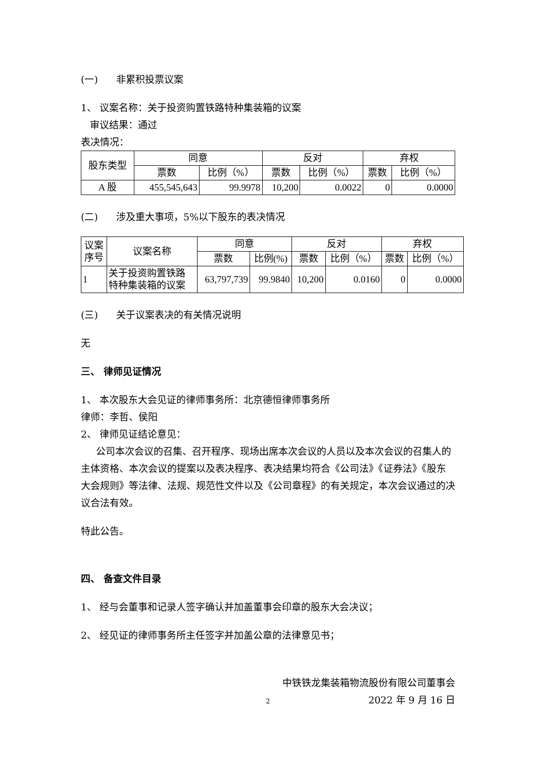(一) 非累积投票议案
1、 议案名称：关于投资购置铁路特种集装箱的议案
审议结果：通过
表决情况：
| 股东类型 | 同意 | | 反对 | | 弃权 | |
| --- | --- | --- | --- | --- | --- | --- |
| | 票数 | 比例（%） | 票数 | 比例（%） | 票数 | 比例（%） |
| A 股 | 455,545,643 | 99.9978 | 10,200 | 0.0022 | 0 | 0.0000 |
(二) 涉及重大事项，5%以下股东的表决情况
| 议案 序号 | 议案名称 | 同意 | | 反对 | | 弃权 | |
| --- | --- | --- | --- | --- | --- | --- | --- |
| | | 票数 | 比例(%) | 票数 | 比例（%） | 票数 | 比例（%） |
| 1 | 关于投资购置铁路 特种集装箱的议案 | 63,797,739 | 99.9840 | 10,200 | 0.0160 | 0 | 0.0000 |
(三) 关于议案表决的有关情况说明
无
三、 律师见证情况
1、 本次股东大会见证的律师事务所：北京德恒律师事务所
律师：李哲、侯阳
2、 律师见证结论意见：
公司本次会议的召集、召开程序、现场出席本次会议的人员以及本次会议的召集人的主体资格、本次会议的提案以及表决程序、表决结果均符合《公司法》《证券法》《股东大会规则》等法律、法规、规范性文件以及《公司章程》的有关规定，本次会议通过的决议合法有效。
特此公告。
四、 备查文件目录
1、 经与会董事和记录人签字确认并加盖董事会印章的股东大会决议；
2、 经见证的律师事务所主任签字并加盖公章的法律意见书；
中铁铁龙集装箱物流股份有限公司董事会
2022 年 9 月 16 日
2